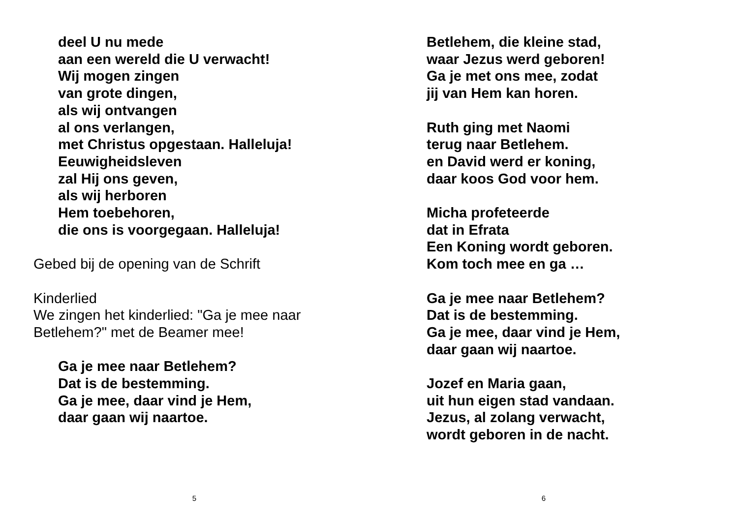deel U nu mede
aan een wereld die U verwacht!
Wij mogen zingen
van grote dingen,
als wij ontvangen
al ons verlangen,
met Christus opgestaan. Halleluja!
Eeuwigheidsleven
zal Hij ons geven,
als wij herboren
Hem toebehoren,
die ons is voorgegaan. Halleluja!
Gebed bij de opening van de Schrift
Kinderlied
We zingen het kinderlied: "Ga je mee naar
Betlehem?" met de Beamer mee!
Ga je mee naar Betlehem?
Dat is de bestemming.
Ga je mee, daar vind je Hem,
daar gaan wij naartoe.
5
Betlehem, die kleine stad,
waar Jezus werd geboren!
Ga je met ons mee, zodat
jij van Hem kan horen.
Ruth ging met Naomi
terug naar Betlehem.
en David werd er koning,
daar koos God voor hem.
Micha profeteerde
dat in Efrata
Een Koning wordt geboren.
Kom toch mee en ga …
Ga je mee naar Betlehem?
Dat is de bestemming.
Ga je mee, daar vind je Hem,
daar gaan wij naartoe.
Jozef en Maria gaan,
uit hun eigen stad vandaan.
Jezus, al zolang verwacht,
wordt geboren in de nacht.
6